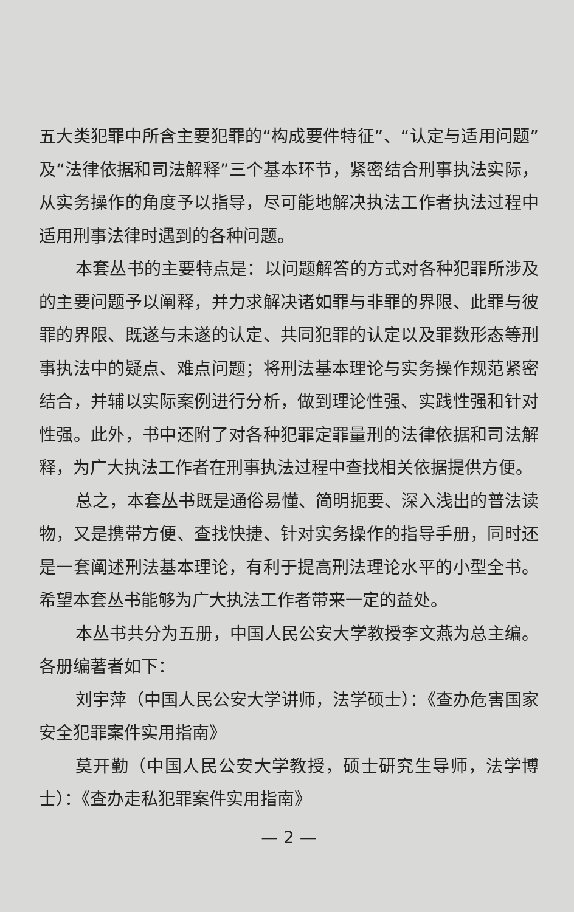五大类犯罪中所含主要犯罪的“构成要件特征”、“认定与适用问题”及“法律依据和司法解释”三个基本环节，紧密结合刑事执法实际，从实务操作的角度予以指导，尽可能地解决执法工作者执法过程中适用刑事法律时遇到的各种问题。
本套丛书的主要特点是：以问题解答的方式对各种犯罪所涉及的主要问题予以阐释，并力求解决诸如罪与非罪的界限、此罪与彼罪的界限、既遂与未遂的认定、共同犯罪的认定以及罪数形态等刑事执法中的疑点、难点问题；将刑法基本理论与实务操作规范紧密结合，并辅以实际案例进行分析，做到理论性强、实践性强和针对性强。此外，书中还附了对各种犯罪定罪量刑的法律依据和司法解释，为广大执法工作者在刑事执法过程中查找相关依据提供方便。
总之，本套丛书既是通俗易懂、简明扼要、深入浅出的普法读物，又是携带方便、查找快捷、针对实务操作的指导手册，同时还是一套阐述刑法基本理论，有利于提高刑法理论水平的小型全书。希望本套丛书能够为广大执法工作者带来一定的益处。
本丛书共分为五册，中国人民公安大学教授李文燕为总主编。各册编著者如下：
刘宇萍（中国人民公安大学讲师，法学硕士）：《查办危害国家安全犯罪案件实用指南》
莫开勤（中国人民公安大学教授，硕士研究生导师，法学博士）：《查办走私犯罪案件实用指南》
— 2 —